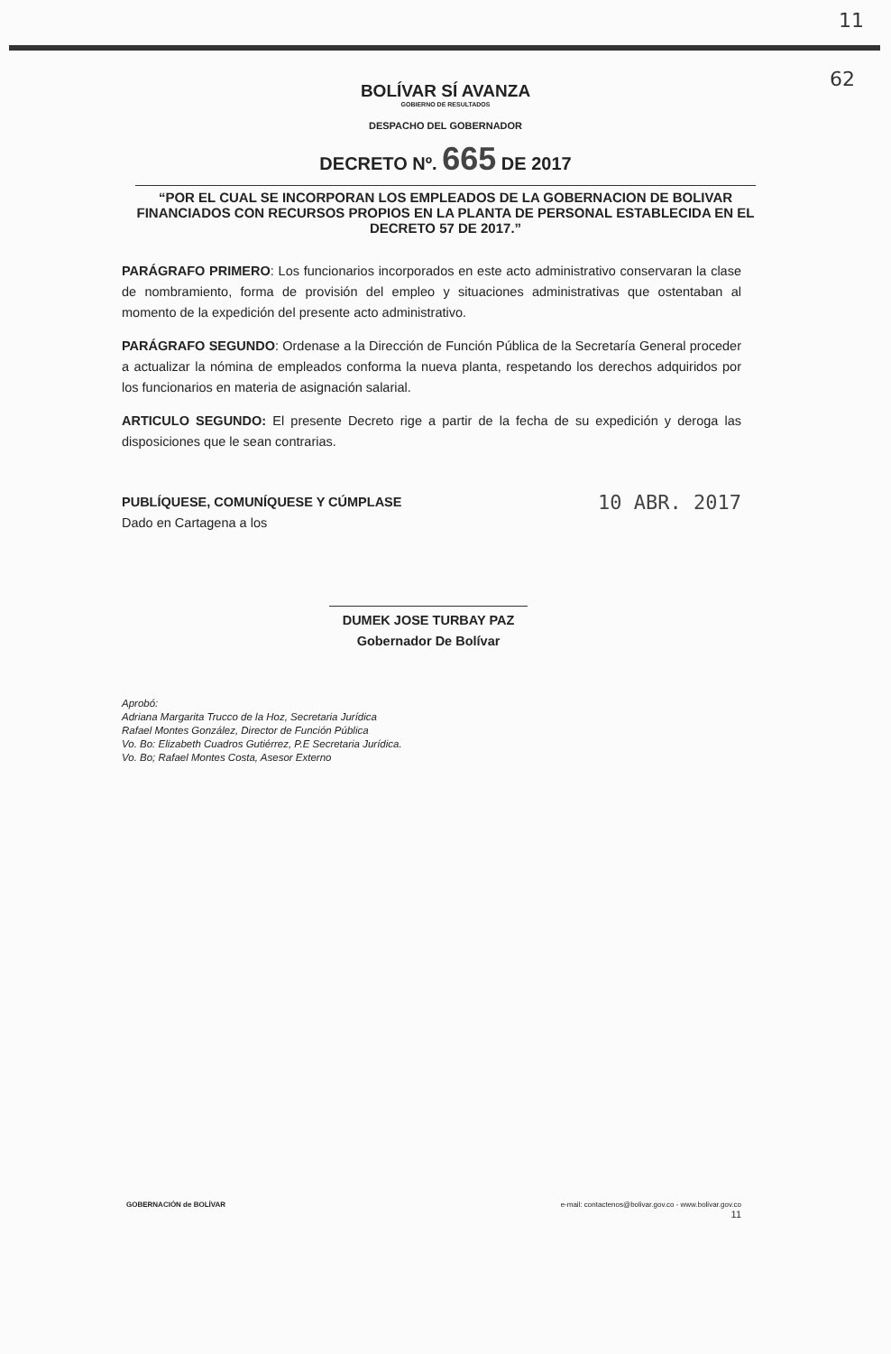11
62
BOLÍVAR SÍ AVANZA
GOBIERNO DE RESULTADOS
DESPACHO DEL GOBERNADOR
DECRETO Nº. 665 DE 2017
“POR EL CUAL SE INCORPORAN LOS EMPLEADOS DE LA GOBERNACION DE BOLIVAR FINANCIADOS CON RECURSOS PROPIOS EN LA PLANTA DE PERSONAL ESTABLECIDA EN EL DECRETO 57 DE 2017.”
PARÁGRAFO PRIMERO: Los funcionarios incorporados en este acto administrativo conservaran la clase de nombramiento, forma de provisión del empleo y situaciones administrativas que ostentaban al momento de la expedición del presente acto administrativo.
PARÁGRAFO SEGUNDO: Ordenase a la Dirección de Función Pública de la Secretaría General proceder a actualizar la nómina de empleados conforma la nueva planta, respetando los derechos adquiridos por los funcionarios en materia de asignación salarial.
ARTICULO SEGUNDO: El presente Decreto rige a partir de la fecha de su expedición y deroga las disposiciones que le sean contrarias.
PUBLÍQUESE, COMUNÍQUESE Y CÚMPLASE 10 ABR. 2017
Dado en Cartagena a los
DUMEK JOSE TURBAY PAZ
Gobernador De Bolívar
Aprobó:
Adriana Margarita Trucco de la Hoz, Secretaria Jurídica
Rafael Montes González, Director de Función Pública
Vo. Bo: Elizabeth Cuadros Gutiérrez, P.E Secretaria Jurídica.
Vo. Bo; Rafael Montes Costa, Asesor Externo
GOBERNACIÓN de BOLÍVAR e-mail: contactenos@bolivar.gov.co - www.bolivar.gov.co
11